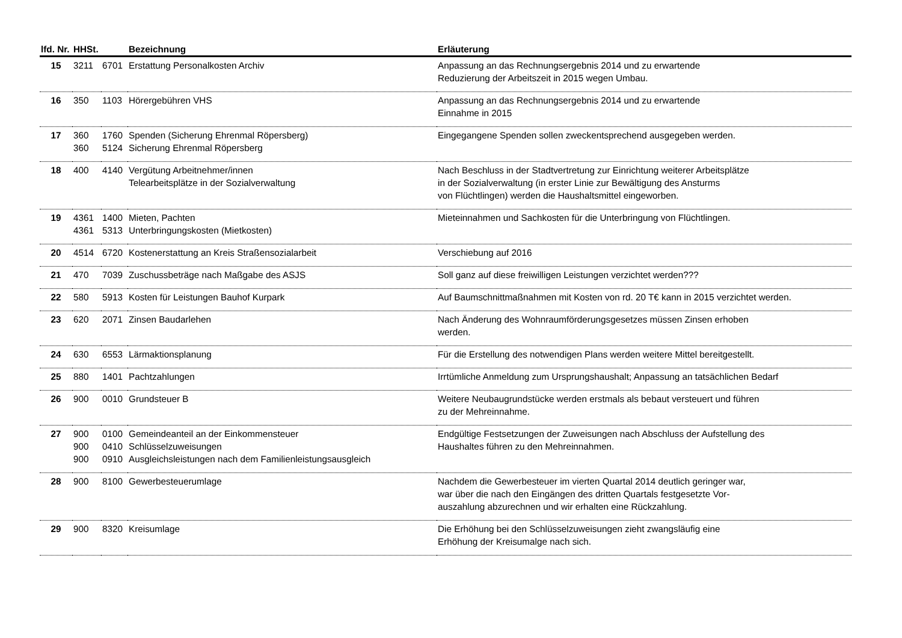| lfd. Nr. | HHSt. | | Bezeichnung | Erläuterung |
| --- | --- | --- | --- | --- |
| 15 | 3211 | 6701 | Erstattung Personalkosten Archiv | Anpassung an das Rechnungsergebnis 2014 und zu erwartende Reduzierung der Arbeitszeit in 2015 wegen Umbau. |
| 16 | 350 | 1103 | Hörergebühren VHS | Anpassung an das Rechnungsergebnis 2014 und zu erwartende Einnahme in 2015 |
| 17 | 360 360 | 1760 5124 | Spenden (Sicherung Ehrenmal Röpersberg) Sicherung Ehrenmal Röpersberg | Eingegangene Spenden sollen zweckentsprechend ausgegeben werden. |
| 18 | 400 | 4140 | Vergütung Arbeitnehmer/innen Telearbeitsplätze in der Sozialverwaltung | Nach Beschluss in der Stadtvertretung zur Einrichtung weiterer Arbeitsplätze in der Sozialverwaltung (in erster Linie zur Bewältigung des Ansturms von Flüchtlingen) werden die Haushaltsmittel eingeworben. |
| 19 | 4361 4361 | 1400 5313 | Mieten, Pachten Unterbringungskosten (Mietkosten) | Mieteinnahmen und Sachkosten für die Unterbringung von Flüchtlingen. |
| 20 | 4514 | 6720 | Kostenerstattung an Kreis Straßensozialarbeit | Verschiebung auf 2016 |
| 21 | 470 | 7039 | Zuschussbeträge nach Maßgabe des ASJS | Soll ganz auf diese freiwilligen Leistungen verzichtet werden??? |
| 22 | 580 | 5913 | Kosten für Leistungen Bauhof Kurpark | Auf Baumschnittmaßnahmen mit Kosten von rd. 20 T€ kann in 2015 verzichtet werden. |
| 23 | 620 | 2071 | Zinsen Baudarlehen | Nach Änderung des Wohnraumförderungsgesetzes müssen Zinsen erhoben werden. |
| 24 | 630 | 6553 | Lärmaktionsplanung | Für die Erstellung des notwendigen Plans werden weitere Mittel bereitgestellt. |
| 25 | 880 | 1401 | Pachtzahlungen | Irrtümliche Anmeldung zum Ursprungshaushalt; Anpassung an tatsächlichen Bedarf |
| 26 | 900 | 0010 | Grundsteuer B | Weitere Neubaugrundstücke werden erstmals als bebaut versteuert und führen zu der Mehreinnahme. |
| 27 | 900 900 900 | 0100 0410 0910 | Gemeindeanteil an der Einkommensteuer Schlüsselzuweisungen Ausgleichsleistungen nach dem Familienleistungsausgleich | Endgültige Festsetzungen der Zuweisungen nach Abschluss der Aufstellung des Haushaltes führen zu den Mehreinnahmen. |
| 28 | 900 | 8100 | Gewerbesteuerumlage | Nachdem die Gewerbesteuer im vierten Quartal 2014 deutlich geringer war, war über die nach den Eingängen des dritten Quartals festgesetzte Vor- auszahlung abzurechnen und wir erhalten eine Rückzahlung. |
| 29 | 900 | 8320 | Kreisumlage | Die Erhöhung bei den Schlüsselzuweisungen zieht zwangsläufig eine Erhöhung der Kreisumalge nach sich. |